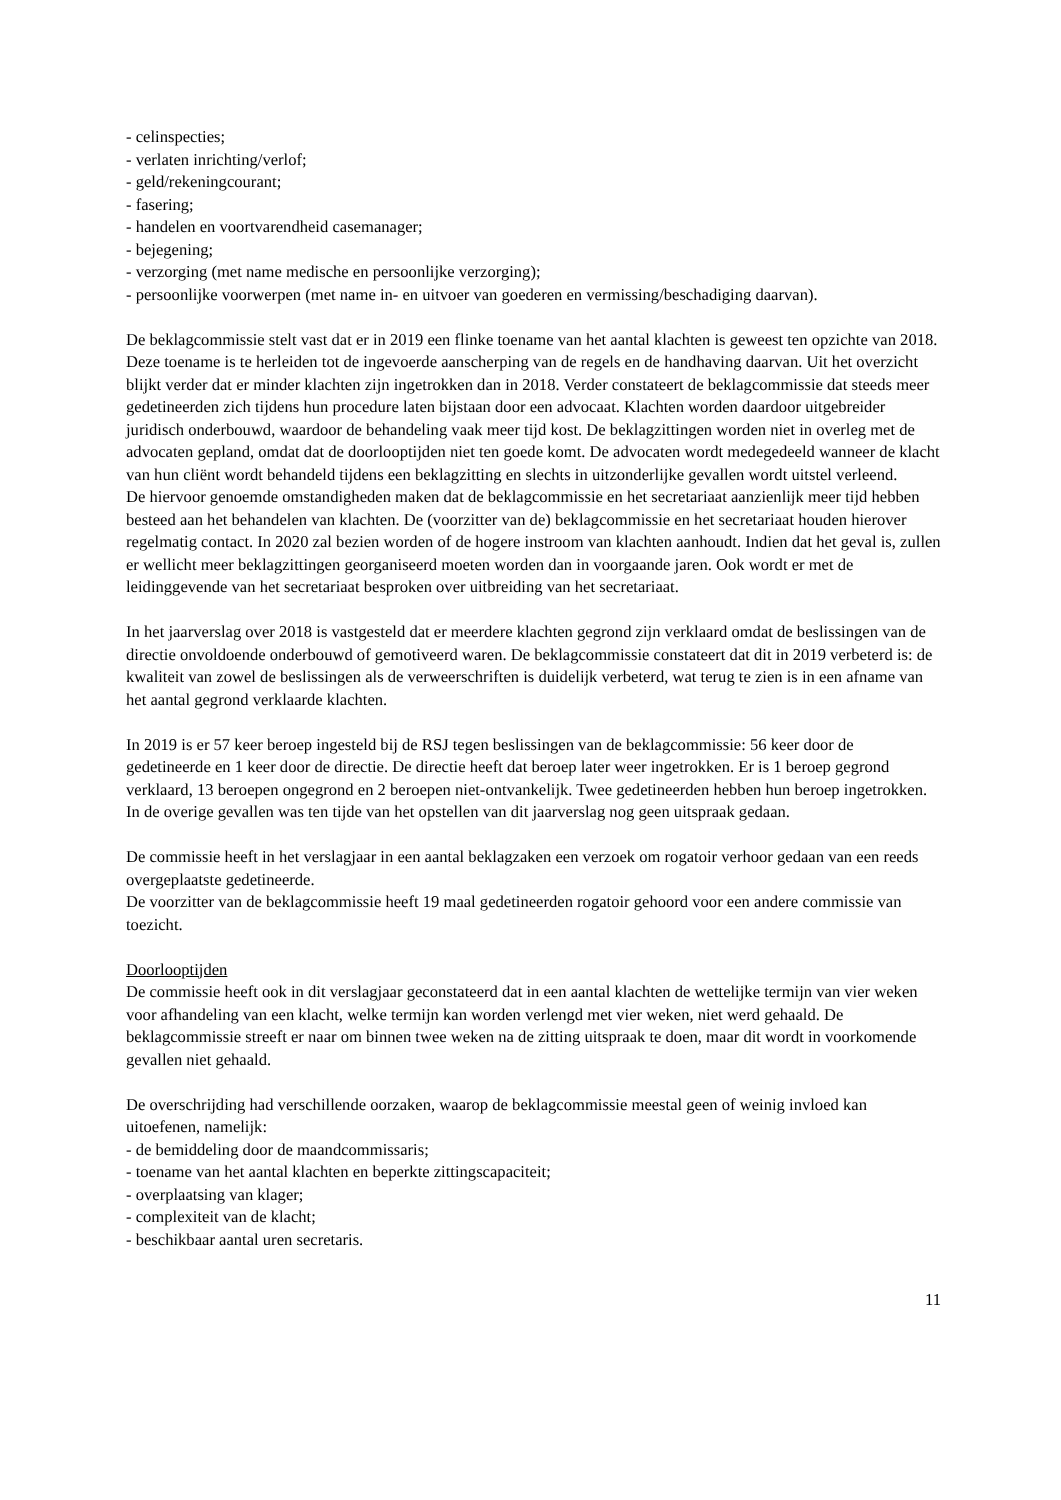- celinspecties;
- verlaten inrichting/verlof;
- geld/rekeningcourant;
- fasering;
- handelen en voortvarendheid casemanager;
- bejegening;
- verzorging (met name medische en persoonlijke verzorging);
- persoonlijke voorwerpen (met name in- en uitvoer van goederen en vermissing/beschadiging daarvan).
De beklagcommissie stelt vast dat er in 2019 een flinke toename van het aantal klachten is geweest ten opzichte van 2018. Deze toename is te herleiden tot de ingevoerde aanscherping van de regels en de handhaving daarvan. Uit het overzicht blijkt verder dat er minder klachten zijn ingetrokken dan in 2018. Verder constateert de beklagcommissie dat steeds meer gedetineerden zich tijdens hun procedure laten bijstaan door een advocaat. Klachten worden daardoor uitgebreider juridisch onderbouwd, waardoor de behandeling vaak meer tijd kost. De beklagzittingen worden niet in overleg met de advocaten gepland, omdat dat de doorlooptijden niet ten goede komt. De advocaten wordt medegedeeld wanneer de klacht van hun cliënt wordt behandeld tijdens een beklagzitting en slechts in uitzonderlijke gevallen wordt uitstel verleend.
De hiervoor genoemde omstandigheden maken dat de beklagcommissie en het secretariaat aanzienlijk meer tijd hebben besteed aan het behandelen van klachten. De (voorzitter van de) beklagcommissie en het secretariaat houden hierover regelmatig contact. In 2020 zal bezien worden of de hogere instroom van klachten aanhoudt. Indien dat het geval is, zullen er wellicht meer beklagzittingen georganiseerd moeten worden dan in voorgaande jaren. Ook wordt er met de leidinggevende van het secretariaat besproken over uitbreiding van het secretariaat.
In het jaarverslag over 2018 is vastgesteld dat er meerdere klachten gegrond zijn verklaard omdat de beslissingen van de directie onvoldoende onderbouwd of gemotiveerd waren. De beklagcommissie constateert dat dit in 2019 verbeterd is: de kwaliteit van zowel de beslissingen als de verweerschriften is duidelijk verbeterd, wat terug te zien is in een afname van het aantal gegrond verklaarde klachten.
In 2019 is er 57 keer beroep ingesteld bij de RSJ tegen beslissingen van de beklagcommissie: 56 keer door de gedetineerde en 1 keer door de directie. De directie heeft dat beroep later weer ingetrokken. Er is 1 beroep gegrond verklaard, 13 beroepen ongegrond en 2 beroepen niet-ontvankelijk. Twee gedetineerden hebben hun beroep ingetrokken. In de overige gevallen was ten tijde van het opstellen van dit jaarverslag nog geen uitspraak gedaan.
De commissie heeft in het verslagjaar in een aantal beklagzaken een verzoek om rogatoir verhoor gedaan van een reeds overgeplaatste gedetineerde.
De voorzitter van de beklagcommissie heeft 19 maal gedetineerden rogatoir gehoord voor een andere commissie van toezicht.
Doorlooptijden
De commissie heeft ook in dit verslagjaar geconstateerd dat in een aantal klachten de wettelijke termijn van vier weken voor afhandeling van een klacht, welke termijn kan worden verlengd met vier weken, niet werd gehaald. De beklagcommissie streeft er naar om binnen twee weken na de zitting uitspraak te doen, maar dit wordt in voorkomende gevallen niet gehaald.
De overschrijding had verschillende oorzaken, waarop de beklagcommissie meestal geen of weinig invloed kan uitoefenen, namelijk:
- de bemiddeling door de maandcommissaris;
- toename van het aantal klachten en beperkte zittingscapaciteit;
- overplaatsing van klager;
- complexiteit van de klacht;
- beschikbaar aantal uren secretaris.
11